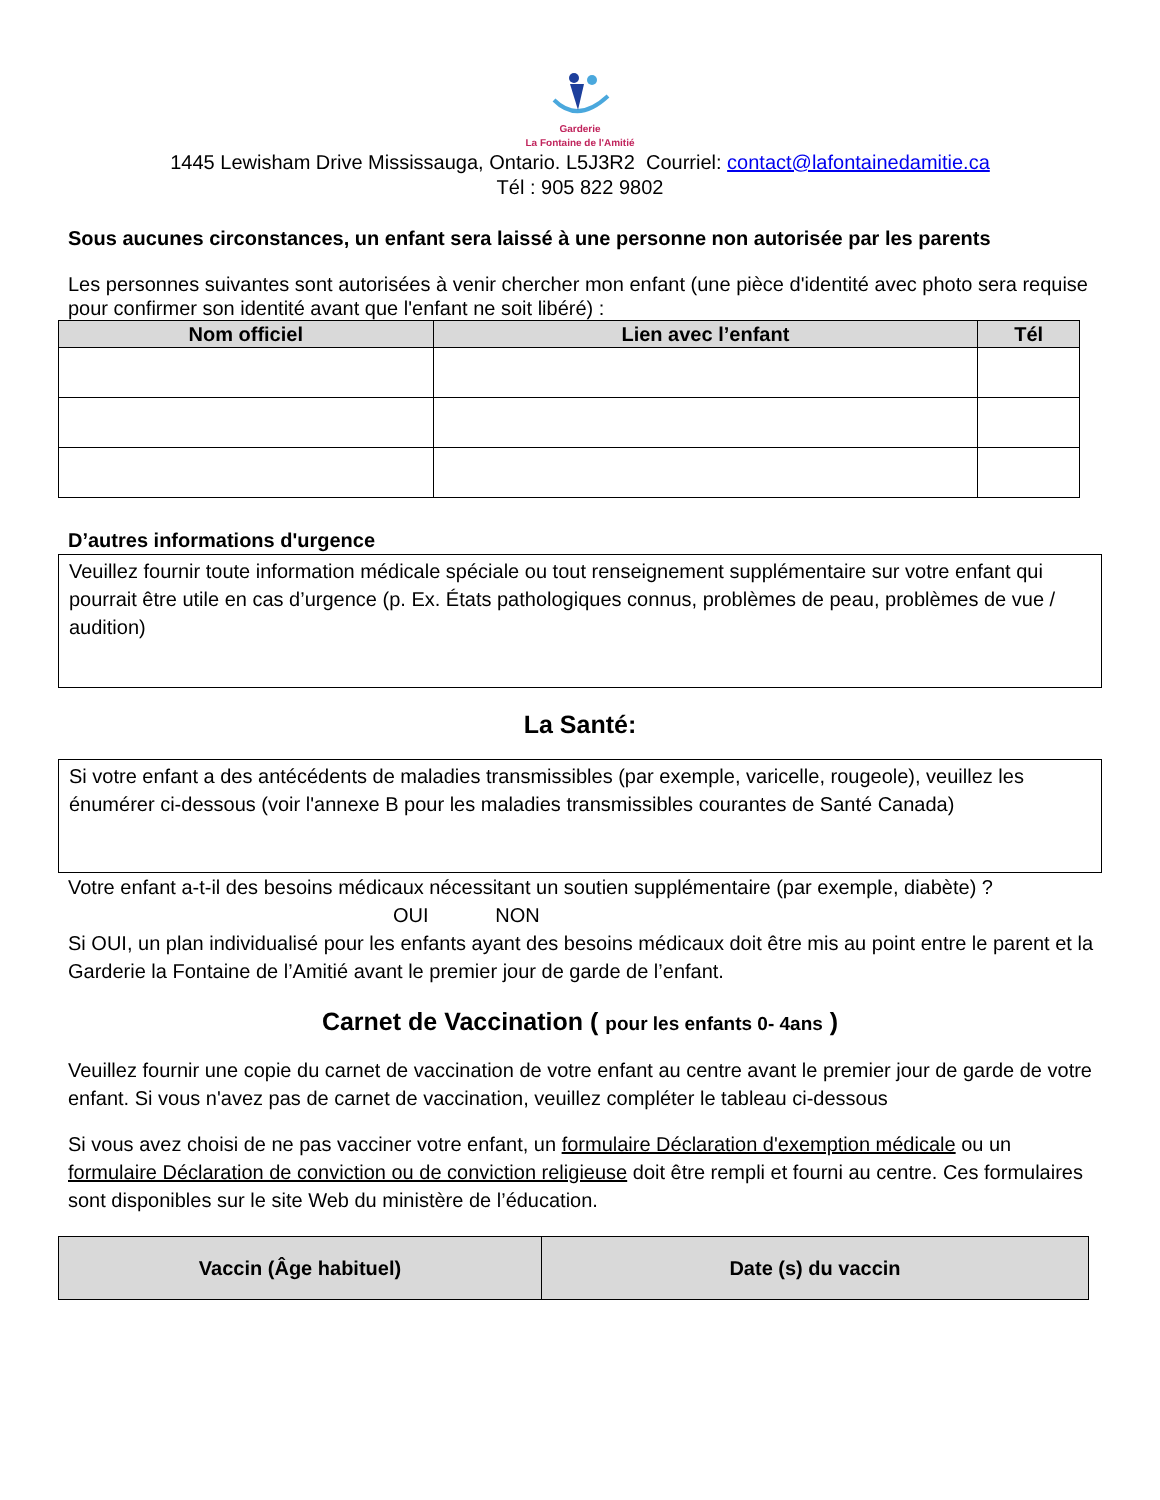Garderie
La Fontaine de l'Amitié
1445 Lewisham Drive Mississauga, Ontario. L5J3R2 Courriel: contact@lafontainedamitie.ca
Tél : 905 822 9802
Sous aucunes circonstances, un enfant sera laissé à une personne non autorisée par les parents
Les personnes suivantes sont autorisées à venir chercher mon enfant (une pièce d'identité avec photo sera requise pour confirmer son identité avant que l'enfant ne soit libéré) :
| Nom officiel | Lien avec l’enfant | Tél |
| --- | --- | --- |
D’autres informations d'urgence
Veuillez fournir toute information médicale spéciale ou tout renseignement supplémentaire sur votre enfant qui pourrait être utile en cas d’urgence (p. Ex. États pathologiques connus, problèmes de peau, problèmes de vue / audition)
La Santé:
Si votre enfant a des antécédents de maladies transmissibles (par exemple, varicelle, rougeole), veuillez les énumérer ci-dessous (voir l'annexe B pour les maladies transmissibles courantes de Santé Canada)
Votre enfant a-t-il des besoins médicaux nécessitant un soutien supplémentaire (par exemple, diabète) ?
OUI NON
Si OUI, un plan individualisé pour les enfants ayant des besoins médicaux doit être mis au point entre le parent et la Garderie la Fontaine de l’Amitié avant le premier jour de garde de l’enfant.
Carnet de Vaccination ( pour les enfants 0- 4ans )
Veuillez fournir une copie du carnet de vaccination de votre enfant au centre avant le premier jour de garde de votre enfant. Si vous n'avez pas de carnet de vaccination, veuillez compléter le tableau ci-dessous
Si vous avez choisi de ne pas vacciner votre enfant, un formulaire Déclaration d'exemption médicale ou un formulaire Déclaration de conviction ou de conviction religieuse doit être rempli et fourni au centre. Ces formulaires sont disponibles sur le site Web du ministère de l’éducation.
| Vaccin (Âge habituel) | Date (s) du vaccin |
| --- | --- |